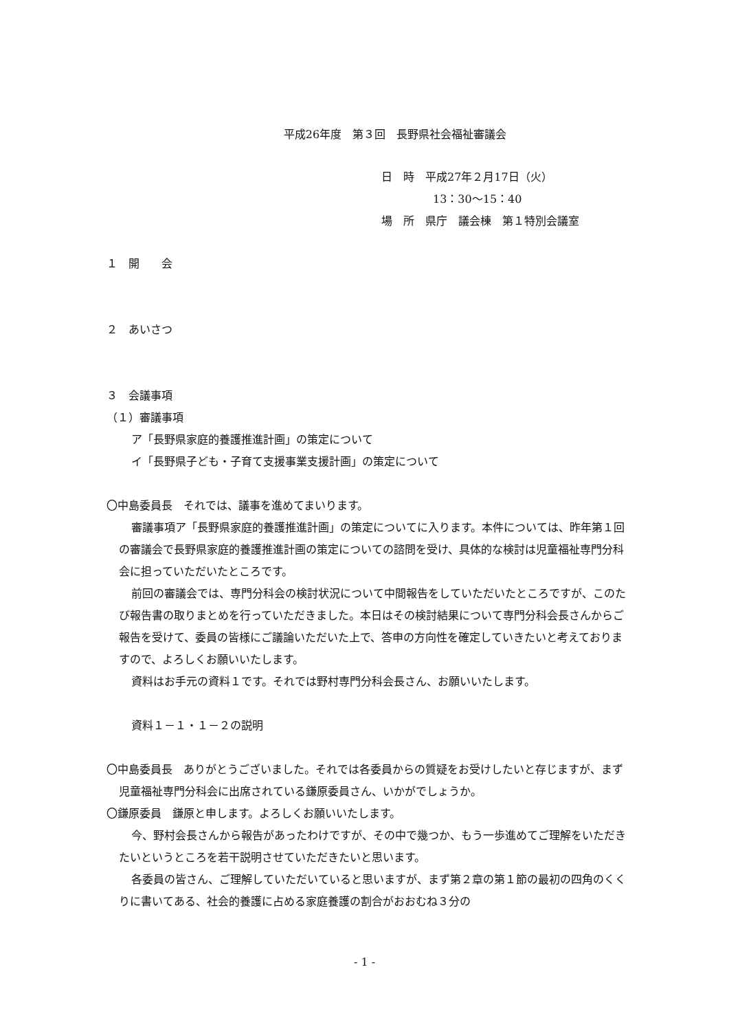平成26年度　第３回　長野県社会福祉審議会
日　時　平成27年２月17日（火）
13：30〜15：40
場　所　県庁　議会棟　第１特別会議室
１　開　　会
２　あいさつ
３　会議事項
（１）審議事項
ア「長野県家庭的養護推進計画」の策定について
イ「長野県子ども・子育て支援事業支援計画」の策定について
〇中島委員長　それでは、議事を進めてまいります。
審議事項ア「長野県家庭的養護推進計画」の策定についてに入ります。本件については、昨年第１回の審議会で長野県家庭的養護推進計画の策定についての諮問を受け、具体的な検討は児童福祉専門分科会に担っていただいたところです。
前回の審議会では、専門分科会の検討状況について中間報告をしていただいたところですが、このたび報告書の取りまとめを行っていただきました。本日はその検討結果について専門分科会長さんからご報告を受けて、委員の皆様にご議論いただいた上で、答申の方向性を確定していきたいと考えておりますので、よろしくお願いいたします。
資料はお手元の資料１です。それでは野村専門分科会長さん、お願いいたします。
資料１－１・１－２の説明
〇中島委員長　ありがとうございました。それでは各委員からの質疑をお受けしたいと存じますが、まず児童福祉専門分科会に出席されている鎌原委員さん、いかがでしょうか。
〇鎌原委員　鎌原と申します。よろしくお願いいたします。
今、野村会長さんから報告があったわけですが、その中で幾つか、もう一歩進めてご理解をいただきたいというところを若干説明させていただきたいと思います。
各委員の皆さん、ご理解していただいていると思いますが、まず第２章の第１節の最初の四角のくくりに書いてある、社会的養護に占める家庭養護の割合がおおむね３分の
- 1 -